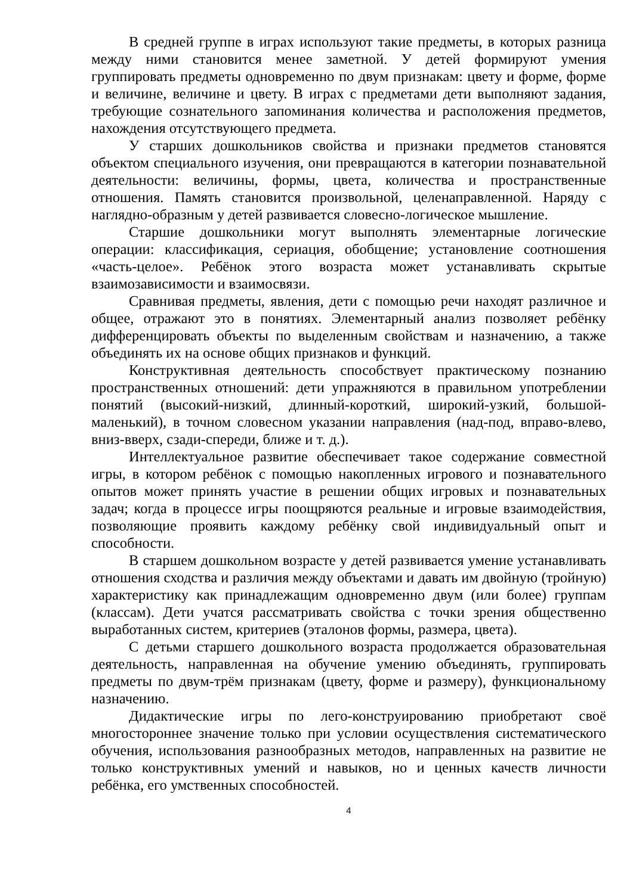В средней группе в играх используют такие предметы, в которых разница между ними становится менее заметной. У детей формируют умения группировать предметы одновременно по двум признакам: цвету и форме, форме и величине, величине и цвету. В играх с предметами дети выполняют задания, требующие сознательного запоминания количества и расположения предметов, нахождения отсутствующего предмета.
У старших дошкольников свойства и признаки предметов становятся объектом специального изучения, они превращаются в категории познавательной деятельности: величины, формы, цвета, количества и пространственные отношения. Память становится произвольной, целенаправленной. Наряду с наглядно-образным у детей развивается словесно-логическое мышление.
Старшие дошкольники могут выполнять элементарные логические операции: классификация, сериация, обобщение; установление соотношения «часть-целое». Ребёнок этого возраста может устанавливать скрытые взаимозависимости и взаимосвязи.
Сравнивая предметы, явления, дети с помощью речи находят различное и общее, отражают это в понятиях. Элементарный анализ позволяет ребёнку дифференцировать объекты по выделенным свойствам и назначению, а также объединять их на основе общих признаков и функций.
Конструктивная деятельность способствует практическому познанию пространственных отношений: дети упражняются в правильном употреблении понятий (высокий-низкий, длинный-короткий, широкий-узкий, большой-маленький), в точном словесном указании направления (над-под, вправо-влево, вниз-вверх, сзади-спереди, ближе и т. д.).
Интеллектуальное развитие обеспечивает такое содержание совместной игры, в котором ребёнок с помощью накопленных игрового и познавательного опытов может принять участие в решении общих игровых и познавательных задач; когда в процессе игры поощряются реальные и игровые взаимодействия, позволяющие проявить каждому ребёнку свой индивидуальный опыт и способности.
В старшем дошкольном возрасте у детей развивается умение устанавливать отношения сходства и различия между объектами и давать им двойную (тройную) характеристику как принадлежащим одновременно двум (или более) группам (классам). Дети учатся рассматривать свойства с точки зрения общественно выработанных систем, критериев (эталонов формы, размера, цвета).
С детьми старшего дошкольного возраста продолжается образовательная деятельность, направленная на обучение умению объединять, группировать предметы по двум-трём признакам (цвету, форме и размеру), функциональному назначению.
Дидактические игры по лего-конструированию приобретают своё многостороннее значение только при условии осуществления систематического обучения, использования разнообразных методов, направленных на развитие не только конструктивных умений и навыков, но и ценных качеств личности ребёнка, его умственных способностей.
4